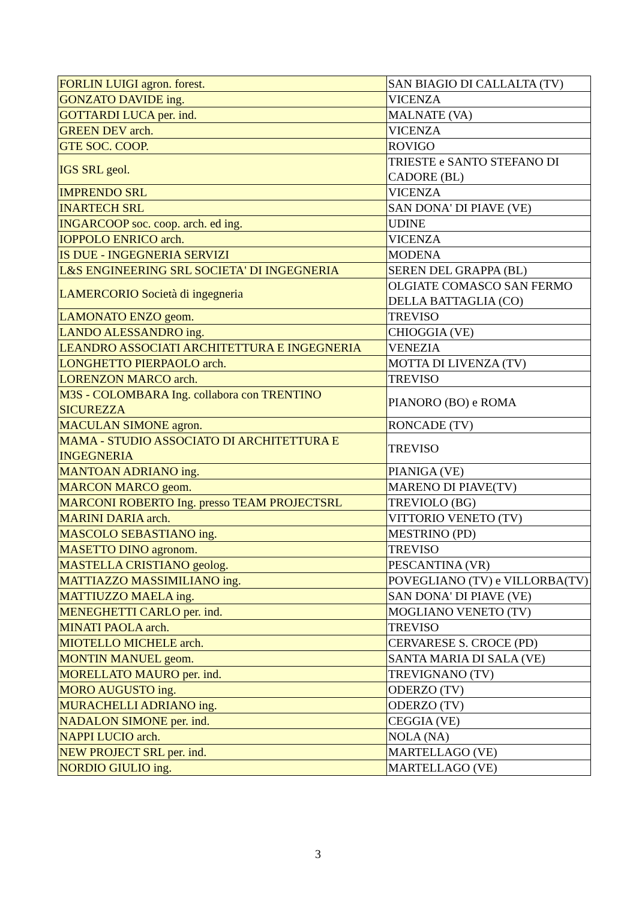| FORLIN LUIGI agron. forest. | SAN BIAGIO DI CALLALTA (TV) |
| GONZATO DAVIDE ing. | VICENZA |
| GOTTARDI LUCA per. ind. | MALNATE (VA) |
| GREEN DEV arch. | VICENZA |
| GTE SOC. COOP. | ROVIGO |
| IGS SRL geol. | TRIESTE e SANTO STEFANO DI CADORE (BL) |
| IMPRENDO SRL | VICENZA |
| INARTECH SRL | SAN DONA' DI PIAVE (VE) |
| INGARCOOP soc. coop. arch. ed ing. | UDINE |
| IOPPOLO ENRICO arch. | VICENZA |
| IS DUE - INGEGNERIA SERVIZI | MODENA |
| L&S ENGINEERING SRL SOCIETA' DI INGEGNERIA | SEREN DEL GRAPPA (BL) |
| LAMERCORIO Società di ingegneria | OLGIATE COMASCO SAN FERMO DELLA BATTAGLIA (CO) |
| LAMONATO ENZO geom. | TREVISO |
| LANDO ALESSANDRO ing. | CHIOGGIA (VE) |
| LEANDRO ASSOCIATI ARCHITETTURA E INGEGNERIA | VENEZIA |
| LONGHETTO PIERPAOLO arch. | MOTTA DI LIVENZA (TV) |
| LORENZON MARCO arch. | TREVISO |
| M3S - COLOMBARA Ing. collabora con TRENTINO SICUREZZA | PIANORO (BO) e ROMA |
| MACULAN SIMONE agron. | RONCADE (TV) |
| MAMA - STUDIO ASSOCIATO DI ARCHITETTURA E INGEGNERIA | TREVISO |
| MANTOAN ADRIANO ing. | PIANIGA (VE) |
| MARCON MARCO geom. | MARENO DI PIAVE(TV) |
| MARCONI ROBERTO Ing. presso TEAM PROJECTSRL | TREVIOLO (BG) |
| MARINI DARIA arch. | VITTORIO VENETO (TV) |
| MASCOLO SEBASTIANO ing. | MESTRINO (PD) |
| MASETTO DINO agronom. | TREVISO |
| MASTELLA CRISTIANO geolog. | PESCANTINA (VR) |
| MATTIAZZO MASSIMILIANO ing. | POVEGLIANO (TV) e VILLORBA(TV) |
| MATTIUZZO MAELA ing. | SAN DONA' DI PIAVE (VE) |
| MENEGHETTI CARLO per. ind. | MOGLIANO VENETO (TV) |
| MINATI PAOLA arch. | TREVISO |
| MIOTELLO MICHELE arch. | CERVARESE S. CROCE (PD) |
| MONTIN MANUEL geom. | SANTA MARIA DI SALA (VE) |
| MORELLATO MAURO per. ind. | TREVIGNANO (TV) |
| MORO AUGUSTO ing. | ODERZO (TV) |
| MURACHELLI ADRIANO ing. | ODERZO (TV) |
| NADALON SIMONE per. ind. | CEGGIA (VE) |
| NAPPI LUCIO arch. | NOLA (NA) |
| NEW PROJECT SRL per. ind. | MARTELLAGO (VE) |
| NORDIO GIULIO ing. | MARTELLAGO (VE) |
3